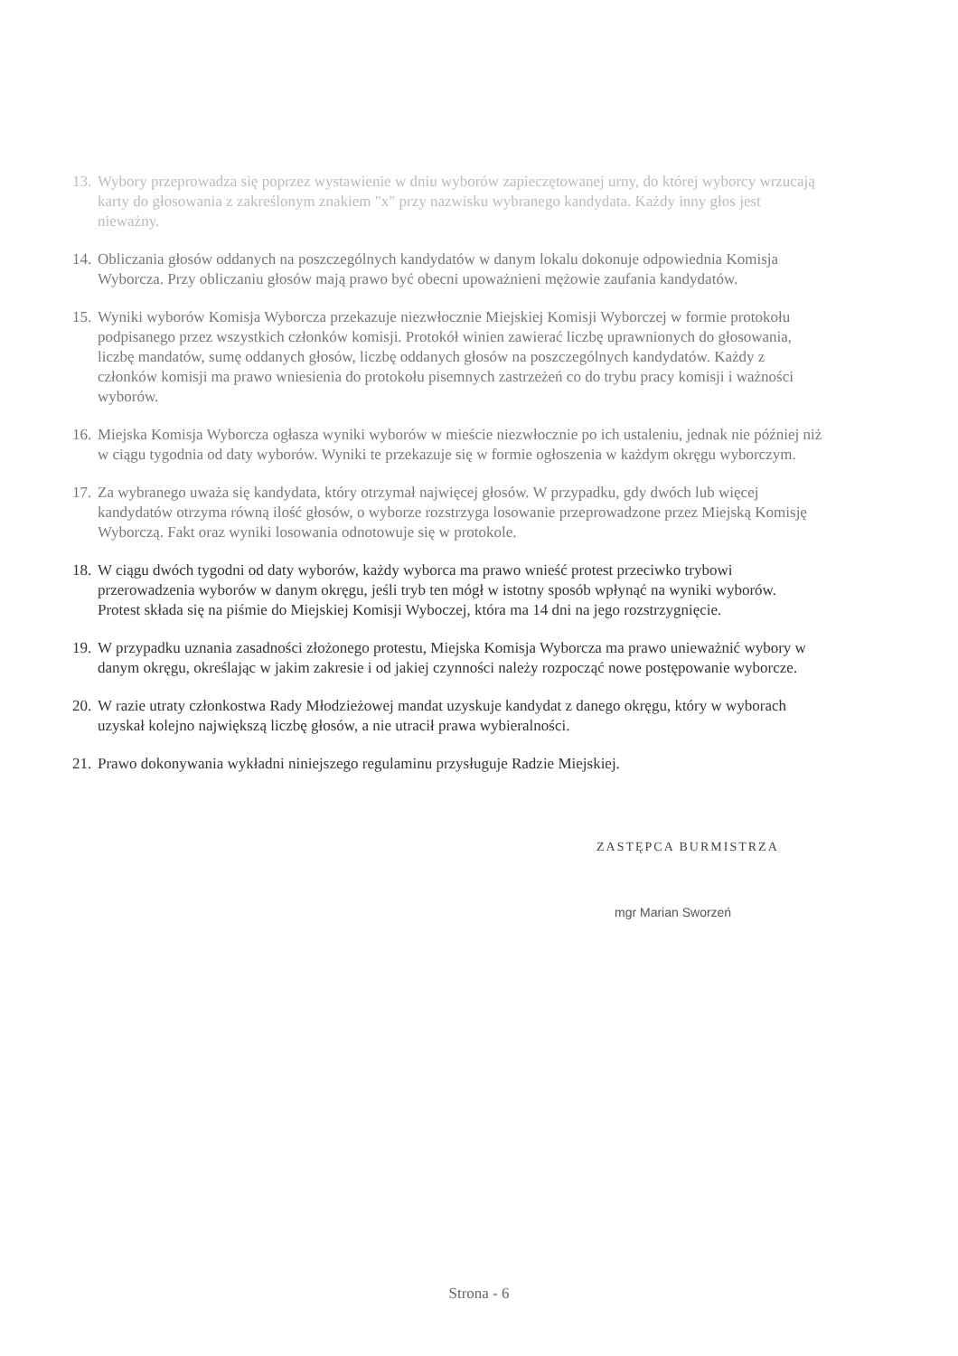13. Wybory przeprowadza się poprzez wystawienie w dniu wyborów zapieczętowanej urny, do której wyborcy wrzucają karty do głosowania z zakreślonym znakiem "x" przy nazwisku wybranego kandydata. Każdy inny głos jest nieważny.
14. Obliczania głosów oddanych na poszczególnych kandydatów w danym lokalu dokonuje odpowiednia Komisja Wyborcza. Przy obliczaniu głosów mają prawo być obecni upoważnieni mężowie zaufania kandydatów.
15. Wyniki wyborów Komisja Wyborcza przekazuje niezwłocznie Miejskiej Komisji Wyborczej w formie protokołu podpisanego przez wszystkich członków komisji. Protokół winien zawierać liczbę uprawnionych do głosowania, liczbę mandatów, sumę oddanych głosów, liczbę oddanych głosów na poszczególnych kandydatów. Każdy z członków komisji ma prawo wniesienia do protokołu pisemnych zastrzeżeń co do trybu pracy komisji i ważności wyborów.
16. Miejska Komisja Wyborcza ogłasza wyniki wyborów w mieście niezwłocznie po ich ustaleniu, jednak nie później niż w ciągu tygodnia od daty wyborów. Wyniki te przekazuje się w formie ogłoszenia w każdym okręgu wyborczym.
17. Za wybranego uważa się kandydata, który otrzymał najwięcej głosów. W przypadku, gdy dwóch lub więcej kandydatów otrzyma równą ilość głosów, o wyborze rozstrzyga losowanie przeprowadzone przez Miejską Komisję Wyborczą. Fakt oraz wyniki losowania odnotowuje się w protokole.
18. W ciągu dwóch tygodni od daty wyborów, każdy wyborca ma prawo wnieść protest przeciwko trybowi przerowadzenia wyborów w danym okręgu, jeśli tryb ten mógł w istotny sposób wpłynąć na wyniki wyborów. Protest składa się na piśmie do Miejskiej Komisji Wyboczej, która ma 14 dni na jego rozstrzygnięcie.
19. W przypadku uznania zasadności złożonego protestu, Miejska Komisja Wyborcza ma prawo unieważnić wybory w danym okręgu, określając w jakim zakresie i od jakiej czynności należy rozpocząć nowe postępowanie wyborcze.
20. W razie utraty członkostwa Rady Młodzieżowej mandat uzyskuje kandydat z danego okręgu, który w wyborach uzyskał kolejno największą liczbę głosów, a nie utracił prawa wybieralności.
21. Prawo dokonywania wykładni niniejszego regulaminu przysługuje Radzie Miejskiej.
ZASTĘPCA BURMISTRZA
mgr Marian Sworzeń
Strona - 6